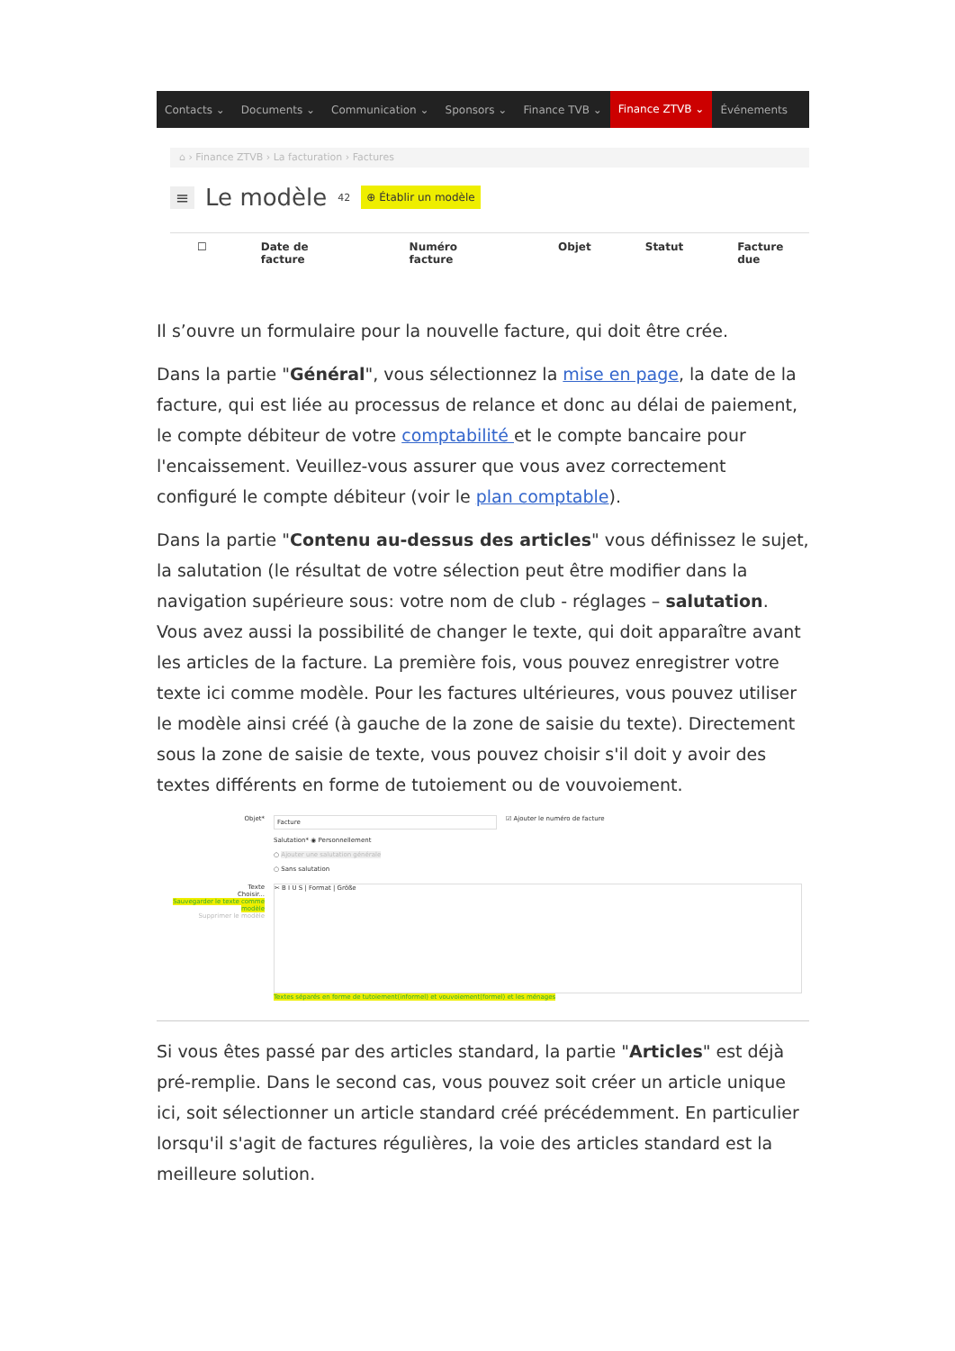Contacts ⌄ Documents ⌄ Communication ⌄ Sponsors ⌄ Finance TVB ⌄ Finance ZTVB ⌄ Événements
⌂ › Finance ZTVB › La facturation › Factures
≡ Le modèle 42 ⊕ Établir un modèle
☐ Date de facture Numéro facture Objet Statut Facture due
Il s’ouvre un formulaire pour la nouvelle facture, qui doit être crée.
Dans la partie "Général", vous sélectionnez la mise en page, la date de la facture, qui est liée au processus de relance et donc au délai de paiement, le compte débiteur de votre comptabilité et le compte bancaire pour l'encaissement. Veuillez-vous assurer que vous avez correctement configuré le compte débiteur (voir le plan comptable).
Dans la partie "Contenu au-dessus des articles" vous définissez le sujet, la salutation (le résultat de votre sélection peut être modifier dans la navigation supérieure sous: votre nom de club - réglages – salutation. Vous avez aussi la possibilité de changer le texte, qui doit apparaître avant les articles de la facture. La première fois, vous pouvez enregistrer votre texte ici comme modèle. Pour les factures ultérieures, vous pouvez utiliser le modèle ainsi créé (à gauche de la zone de saisie du texte). Directement sous la zone de saisie de texte, vous pouvez choisir s'il doit y avoir des textes différents en forme de tutoiement ou de vouvoiement.
Objet*
Facture
☑ Ajouter le numéro de facture
Salutation* ◉ Personnellement
○ Ajouter une salutation générale
○ Sans salutation
Texte
Choisir...
Sauvegarder le texte comme modèle
Supprimer le modèle
✂ B I U S | Format | Größe
Textes séparés en forme de tutoiement(informel) et vouvoiement(formel) et les ménages
Si vous êtes passé par des articles standard, la partie "Articles" est déjà pré-remplie. Dans le second cas, vous pouvez soit créer un article unique ici, soit sélectionner un article standard créé précédemment. En particulier lorsqu'il s'agit de factures régulières, la voie des articles standard est la meilleure solution.